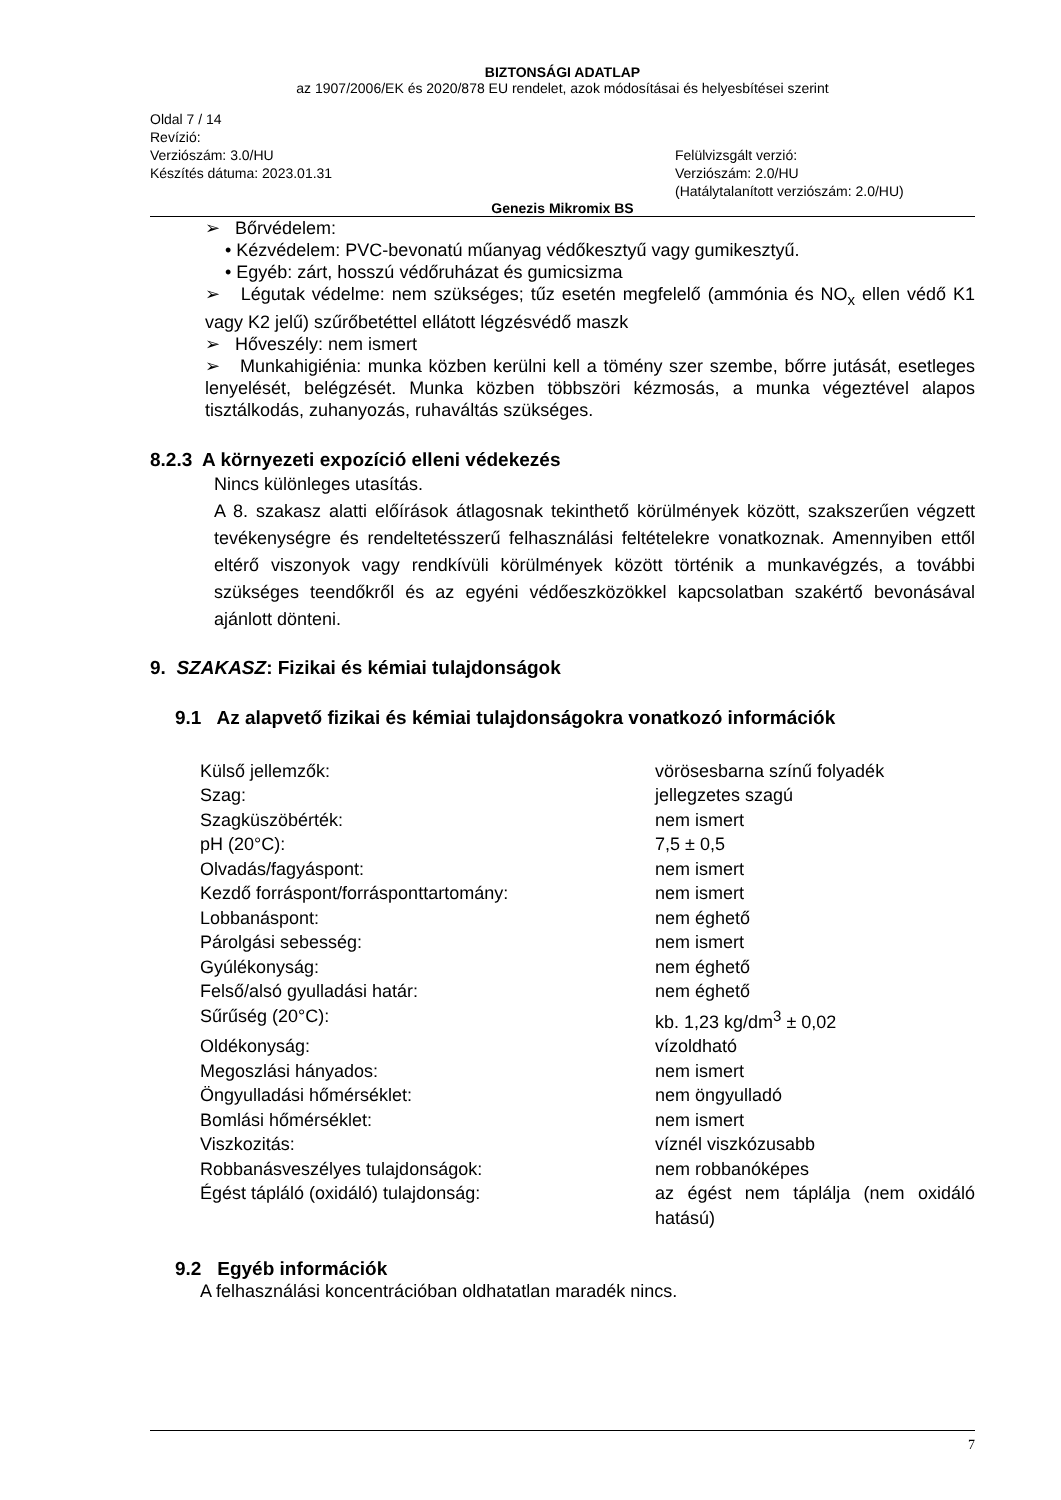BIZTONSÁGI ADATLAP
az 1907/2006/EK és 2020/878 EU rendelet, azok módosításai és helyesbítései szerint
Oldal 7 / 14
Revízió:
Verziószám: 3.0/HU
Készítés dátuma: 2023.01.31
Felülvizsgált verzió:
Verziószám: 2.0/HU
(Hatálytalanított verziószám: 2.0/HU)
Genezis Mikromix BS
➢ Bőrvédelem:
• Kézvédelem: PVC-bevonatú műanyag védőkesztyű vagy gumikesztyű.
• Egyéb: zárt, hosszú védőruházat és gumicsizma
➢ Légutak védelme: nem szükséges; tűz esetén megfelelő (ammónia és NO<sub>x</sub> ellen védő K1 vagy K2 jelű) szűrőbetéttel ellátott légzésvédő maszk
➢ Hőveszély: nem ismert
➢ Munkahigiénia: munka közben kerülni kell a tömény szer szembe, bőrre jutását, esetleges lenyelését, belégzését. Munka közben többszöri kézmosás, a munka végeztével alapos tisztálkodás, zuhanyozás, ruhaváltás szükséges.
8.2.3 A környezeti expozíció elleni védekezés
Nincs különleges utasítás.
A 8. szakasz alatti előírások átlagosnak tekinthető körülmények között, szakszerűen végzett tevékenységre és rendeltetésszerű felhasználási feltételekre vonatkoznak. Amennyiben ettől eltérő viszonyok vagy rendkívüli körülmények között történik a munkavégzés, a további szükséges teendőkről és az egyéni védőeszközökkel kapcsolatban szakértő bevonásával ajánlott dönteni.
9. SZAKASZ: Fizikai és kémiai tulajdonságok
9.1 Az alapvető fizikai és kémiai tulajdonságokra vonatkozó információk
| Külső jellemzők: | vörösesbarna színű folyadék |
| Szag: | jellegzetes szagú |
| Szagküszöbérték: | nem ismert |
| pH (20°C): | 7,5 ± 0,5 |
| Olvadás/fagyáspont: | nem ismert |
| Kezdő forráspont/forrásponttartomány: | nem ismert |
| Lobbanáspont: | nem éghető |
| Párolgási sebesség: | nem ismert |
| Gyúlékonyság: | nem éghető |
| Felső/alsó gyulladási határ: | nem éghető |
| Sűrűség (20°C): | kb. 1,23 kg/dm<sup>3</sup> ± 0,02 |
| Oldékonyság: | vízoldható |
| Megoszlási hányados: | nem ismert |
| Öngyulladási hőmérséklet: | nem öngyulladó |
| Bomlási hőmérséklet: | nem ismert |
| Viszkozitás: | víznél viszkózusabb |
| Robbanásveszélyes tulajdonságok: | nem robbanóképes |
| Égést tápláló (oxidáló) tulajdonság: | az égést nem táplálja (nem oxidáló hatású) |
9.2 Egyéb információk
A felhasználási koncentrációban oldhatatlan maradék nincs.
7